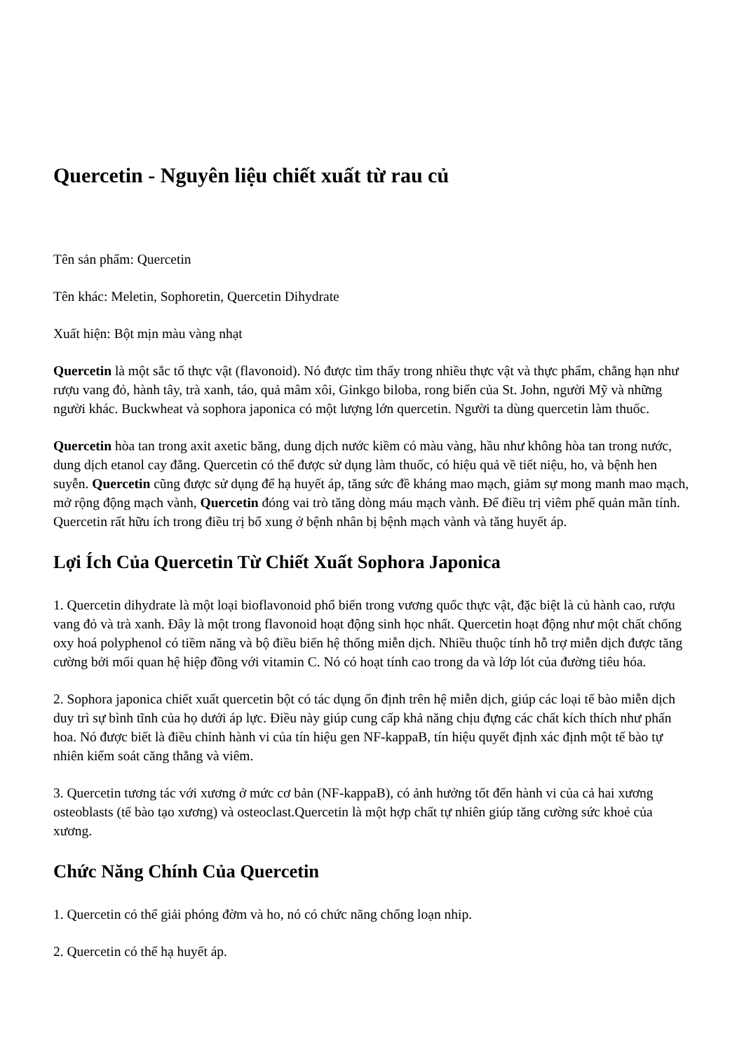Quercetin - Nguyên liệu chiết xuất từ rau củ
Tên sản phẩm: Quercetin
Tên khác: Meletin, Sophoretin, Quercetin Dihydrate
Xuất hiện: Bột mịn màu vàng nhạt
Quercetin là một sắc tố thực vật (flavonoid). Nó được tìm thấy trong nhiều thực vật và thực phẩm, chẳng hạn như rượu vang đỏ, hành tây, trà xanh, táo, quả mâm xôi, Ginkgo biloba, rong biển của St. John, người Mỹ và những người khác. Buckwheat và sophora japonica có một lượng lớn quercetin. Người ta dùng quercetin làm thuốc.
Quercetin hòa tan trong axit axetic băng, dung dịch nước kiềm có màu vàng, hầu như không hòa tan trong nước, dung dịch etanol cay đắng. Quercetin có thể được sử dụng làm thuốc, có hiệu quả về tiết niệu, ho, và bệnh hen suyễn. Quercetin cũng được sử dụng để hạ huyết áp, tăng sức đề kháng mao mạch, giảm sự mong manh mao mạch, mở rộng động mạch vành, Quercetin đóng vai trò tăng dòng máu mạch vành. Để điều trị viêm phế quản mãn tính. Quercetin rất hữu ích trong điều trị bổ xung ở bệnh nhân bị bệnh mạch vành và tăng huyết áp.
Lợi Ích Của Quercetin Từ Chiết Xuất Sophora Japonica
1. Quercetin dihydrate là một loại bioflavonoid phổ biến trong vương quốc thực vật, đặc biệt là củ hành cao, rượu vang đỏ và trà xanh. Đây là một trong flavonoid hoạt động sinh học nhất. Quercetin hoạt động như một chất chống oxy hoá polyphenol có tiềm năng và bộ điều biến hệ thống miễn dịch. Nhiều thuộc tính hỗ trợ miễn dịch được tăng cường bởi mối quan hệ hiệp đồng với vitamin C. Nó có hoạt tính cao trong da và lớp lót của đường tiêu hóa.
2. Sophora japonica chiết xuất quercetin bột có tác dụng ổn định trên hệ miễn dịch, giúp các loại tế bào miễn dịch duy trì sự bình tĩnh của họ dưới áp lực. Điều này giúp cung cấp khả năng chịu đựng các chất kích thích như phấn hoa. Nó được biết là điều chỉnh hành vi của tín hiệu gen NF-kappaB, tín hiệu quyết định xác định một tế bào tự nhiên kiểm soát căng thẳng và viêm.
3. Quercetin tương tác với xương ở mức cơ bản (NF-kappaB), có ảnh hưởng tốt đến hành vi của cả hai xương osteoblasts (tế bào tạo xương) và osteoclast.Quercetin là một hợp chất tự nhiên giúp tăng cường sức khoẻ của xương.
Chức Năng Chính Của Quercetin
1. Quercetin có thể giải phóng đờm và ho, nó có chức năng chống loạn nhip.
2. Quercetin có thể hạ huyết áp.